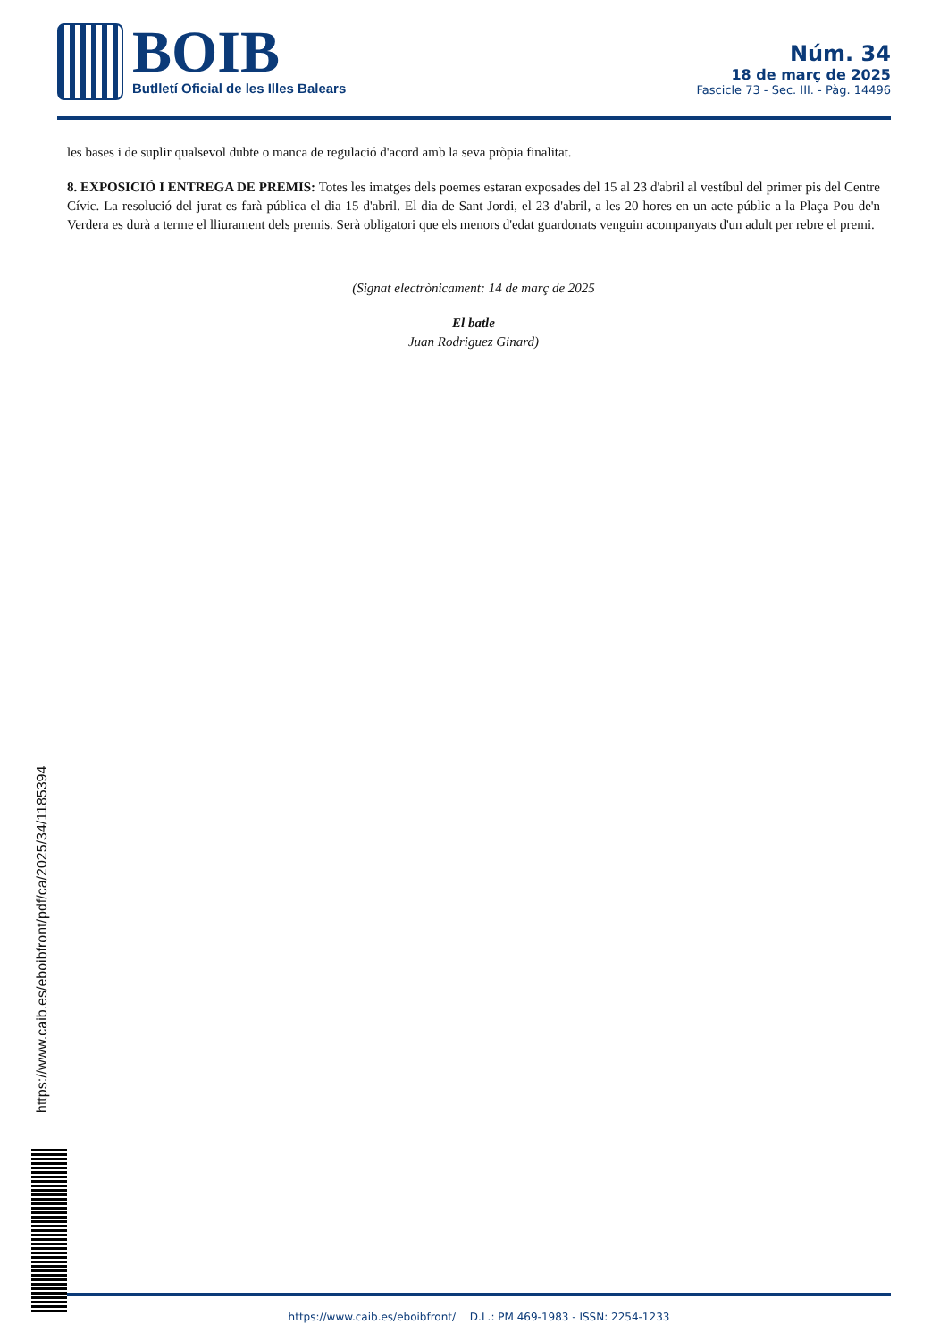BOIB
Butlletí Oficial de les Illes Balears
Núm. 34
18 de març de 2025
Fascicle 73 - Sec. III. - Pàg. 14496
les bases i de suplir qualsevol dubte o manca de regulació d'acord amb la seva pròpia finalitat.
8. EXPOSICIÓ I ENTREGA DE PREMIS: Totes les imatges dels poemes estaran exposades del 15 al 23 d'abril al vestíbul del primer pis del Centre Cívic. La resolució del jurat es farà pública el dia 15 d'abril. El dia de Sant Jordi, el 23 d'abril, a les 20 hores en un acte públic a la Plaça Pou de'n Verdera es durà a terme el lliurament dels premis. Serà obligatori que els menors d'edat guardonats venguin acompanyats d'un adult per rebre el premi.
(Signat electrònicament: 14 de març de 2025
El batle
Juan Rodriguez Ginard)
https://www.caib.es/eboibfront/pdf/ca/2025/34/1185394
https://www.caib.es/eboibfront/ D.L.: PM 469-1983 - ISSN: 2254-1233